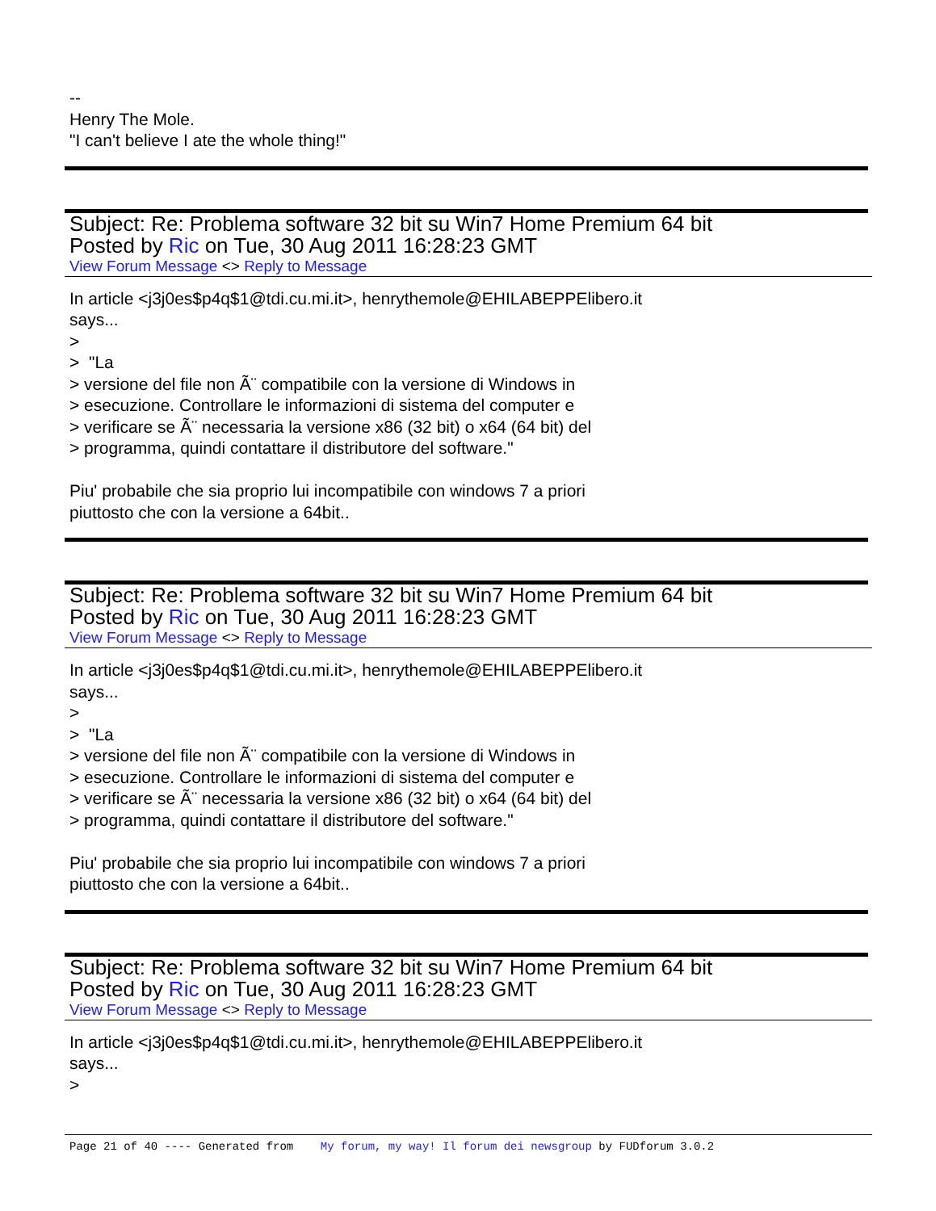--
Henry The Mole.
"I can't believe I ate the whole thing!"
Subject: Re: Problema software 32 bit su Win7 Home Premium 64 bit
Posted by Ric on Tue, 30 Aug 2011 16:28:23 GMT
View Forum Message <> Reply to Message
In article <j3j0es$p4q$1@tdi.cu.mi.it>, henrythemole@EHILABEPPElibero.it
says...
>
> "La
> versione del file non Ã¨ compatibile con la versione di Windows in
> esecuzione. Controllare le informazioni di sistema del computer e
> verificare se Ã¨ necessaria la versione x86 (32 bit) o x64 (64 bit) del
> programma, quindi contattare il distributore del software."
Piu' probabile che sia proprio lui incompatibile con windows 7 a priori
piuttosto che con la versione a 64bit..
Subject: Re: Problema software 32 bit su Win7 Home Premium 64 bit
Posted by Ric on Tue, 30 Aug 2011 16:28:23 GMT
View Forum Message <> Reply to Message
In article <j3j0es$p4q$1@tdi.cu.mi.it>, henrythemole@EHILABEPPElibero.it
says...
>
> "La
> versione del file non Ã¨ compatibile con la versione di Windows in
> esecuzione. Controllare le informazioni di sistema del computer e
> verificare se Ã¨ necessaria la versione x86 (32 bit) o x64 (64 bit) del
> programma, quindi contattare il distributore del software."
Piu' probabile che sia proprio lui incompatibile con windows 7 a priori
piuttosto che con la versione a 64bit..
Subject: Re: Problema software 32 bit su Win7 Home Premium 64 bit
Posted by Ric on Tue, 30 Aug 2011 16:28:23 GMT
View Forum Message <> Reply to Message
In article <j3j0es$p4q$1@tdi.cu.mi.it>, henrythemole@EHILABEPPElibero.it
says...
>
Page 21 of 40 ---- Generated from My forum, my way! Il forum dei newsgroup by FUDforum 3.0.2